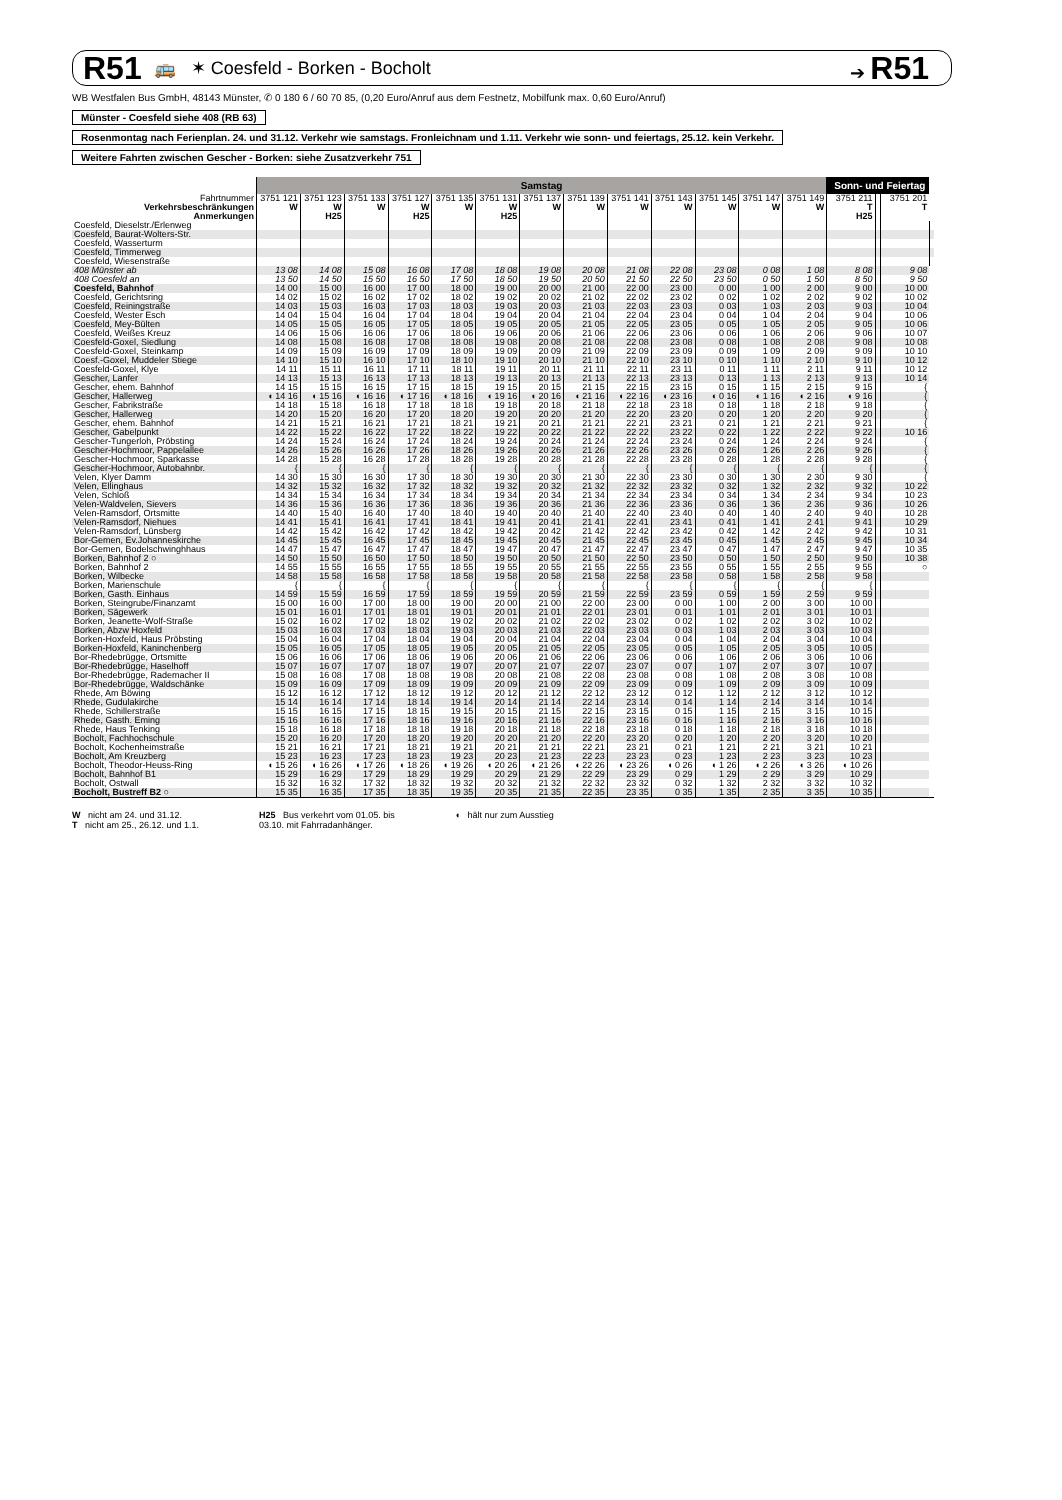R51 🚌 ✶ Coesfeld - Borken - Bocholt ➔ R51
WB Westfalen Bus GmbH, 48143 Münster, ✆ 0 180 6 / 60 70 85, (0,20 Euro/Anruf aus dem Festnetz, Mobilfunk max. 0,60 Euro/Anruf)
Münster - Coesfeld siehe 408 (RB 63)
Rosenmontag nach Ferienplan. 24. und 31.12. Verkehr wie samstags. Fronleichnam und 1.11. Verkehr wie sonn- und feiertags, 25.12. kein Verkehr.
Weitere Fahrten zwischen Gescher - Borken: siehe Zusatzverkehr 751
| | Samstag | | | | | | | | | | | | | Sonn- und Feiertag | | | |
| --- | --- | --- | --- | --- | --- | --- | --- | --- | --- | --- | --- | --- | --- | --- | --- | --- | --- |
| Fahrtnummer | 3751 121 | 3751 123 | 3751 133 | 3751 127 | 3751 135 | 3751 131 | 3751 137 | 3751 139 | 3751 141 | 3751 143 | 3751 145 | 3751 147 | 3751 149 | 3751 211 | | 3751 201 | |
| Verkehrsbeschränkungen | W | W | W | W | W | W | W | W | W | W | W | W | W | T | | T | |
| Anmerkungen | | H25 | | H25 | | H25 | | | | | | | | H25 | | | |
| Coesfeld, Dieselstr./Erlenweg | | | | | | | | | | | | | | | | | |
| Coesfeld, Baurat-Wolters-Str. | | | | | | | | | | | | | | | | | |
| Coesfeld, Wasserturm | | | | | | | | | | | | | | | | | |
| Coesfeld, Timmerweg | | | | | | | | | | | | | | | | | |
| Coesfeld, Wiesenstraße | | | | | | | | | | | | | | | | | |
| 408 Münster ab | 13 08 | 14 08 | 15 08 | 16 08 | 17 08 | 18 08 | 19 08 | 20 08 | 21 08 | 22 08 | 23 08 | 0 08 | 1 08 | 8 08 | | 9 08 | |
| 408 Coesfeld an | 13 50 | 14 50 | 15 50 | 16 50 | 17 50 | 18 50 | 19 50 | 20 50 | 21 50 | 22 50 | 23 50 | 0 50 | 1 50 | 8 50 | | 9 50 | |
| Coesfeld, Bahnhof | 14 00 | 15 00 | 16 00 | 17 00 | 18 00 | 19 00 | 20 00 | 21 00 | 22 00 | 23 00 | 0 00 | 1 00 | 2 00 | 9 00 | | 10 00 | |
| Coesfeld, Gerichtsring | 14 02 | 15 02 | 16 02 | 17 02 | 18 02 | 19 02 | 20 02 | 21 02 | 22 02 | 23 02 | 0 02 | 1 02 | 2 02 | 9 02 | | 10 02 | |
| Coesfeld, Reiningstraße | 14 03 | 15 03 | 16 03 | 17 03 | 18 03 | 19 03 | 20 03 | 21 03 | 22 03 | 23 03 | 0 03 | 1 03 | 2 03 | 9 03 | | 10 04 | |
| Coesfeld, Wester Esch | 14 04 | 15 04 | 16 04 | 17 04 | 18 04 | 19 04 | 20 04 | 21 04 | 22 04 | 23 04 | 0 04 | 1 04 | 2 04 | 9 04 | | 10 06 | |
| Coesfeld, Mey-Bülten | 14 05 | 15 05 | 16 05 | 17 05 | 18 05 | 19 05 | 20 05 | 21 05 | 22 05 | 23 05 | 0 05 | 1 05 | 2 05 | 9 05 | | 10 06 | |
| Coesfeld, Weißes Kreuz | 14 06 | 15 06 | 16 06 | 17 06 | 18 06 | 19 06 | 20 06 | 21 06 | 22 06 | 23 06 | 0 06 | 1 06 | 2 06 | 9 06 | | 10 07 | |
| Coesfeld-Goxel, Siedlung | 14 08 | 15 08 | 16 08 | 17 08 | 18 08 | 19 08 | 20 08 | 21 08 | 22 08 | 23 08 | 0 08 | 1 08 | 2 08 | 9 08 | | 10 08 | |
| Coesfeld-Goxel, Steinkamp | 14 09 | 15 09 | 16 09 | 17 09 | 18 09 | 19 09 | 20 09 | 21 09 | 22 09 | 23 09 | 0 09 | 1 09 | 2 09 | 9 09 | | 10 10 | |
| Coesf.-Goxel, Muddeler Stiege | 14 10 | 15 10 | 16 10 | 17 10 | 18 10 | 19 10 | 20 10 | 21 10 | 22 10 | 23 10 | 0 10 | 1 10 | 2 10 | 9 10 | | 10 12 | |
| Coesfeld-Goxel, Klye | 14 11 | 15 11 | 16 11 | 17 11 | 18 11 | 19 11 | 20 11 | 21 11 | 22 11 | 23 11 | 0 11 | 1 11 | 2 11 | 9 11 | | 10 12 | |
| Gescher, Lanfer | 14 13 | 15 13 | 16 13 | 17 13 | 18 13 | 19 13 | 20 13 | 21 13 | 22 13 | 23 13 | 0 13 | 1 13 | 2 13 | 9 13 | | 10 14 | |
| Gescher, ehem. Bahnhof | 14 15 | 15 15 | 16 15 | 17 15 | 18 15 | 19 15 | 20 15 | 21 15 | 22 15 | 23 15 | 0 15 | 1 15 | 2 15 | 9 15 | | { | |
| Gescher, Hallerweg | ◖ 14 16 | ◖ 15 16 | ◖ 16 16 | ◖ 17 16 | ◖ 18 16 | ◖ 19 16 | ◖ 20 16 | ◖ 21 16 | ◖ 22 16 | ◖ 23 16 | ◖ 0 16 | ◖ 1 16 | ◖ 2 16 | ◖ 9 16 | | { | |
| Gescher, Fabrikstraße | 14 18 | 15 18 | 16 18 | 17 18 | 18 18 | 19 18 | 20 18 | 21 18 | 22 18 | 23 18 | 0 18 | 1 18 | 2 18 | 9 18 | | { | |
| Gescher, Hallerweg | 14 20 | 15 20 | 16 20 | 17 20 | 18 20 | 19 20 | 20 20 | 21 20 | 22 20 | 23 20 | 0 20 | 1 20 | 2 20 | 9 20 | | { | |
| Gescher, ehem. Bahnhof | 14 21 | 15 21 | 16 21 | 17 21 | 18 21 | 19 21 | 20 21 | 21 21 | 22 21 | 23 21 | 0 21 | 1 21 | 2 21 | 9 21 | | { | |
| Gescher, Gabelpunkt | 14 22 | 15 22 | 16 22 | 17 22 | 18 22 | 19 22 | 20 22 | 21 22 | 22 22 | 23 22 | 0 22 | 1 22 | 2 22 | 9 22 | | 10 16 | |
| Gescher-Tungerloh, Pröbsting | 14 24 | 15 24 | 16 24 | 17 24 | 18 24 | 19 24 | 20 24 | 21 24 | 22 24 | 23 24 | 0 24 | 1 24 | 2 24 | 9 24 | | { | |
| Gescher-Hochmoor, Pappelallee | 14 26 | 15 26 | 16 26 | 17 26 | 18 26 | 19 26 | 20 26 | 21 26 | 22 26 | 23 26 | 0 26 | 1 26 | 2 26 | 9 26 | | { | |
| Gescher-Hochmoor, Sparkasse | 14 28 | 15 28 | 16 28 | 17 28 | 18 28 | 19 28 | 20 28 | 21 28 | 22 28 | 23 28 | 0 28 | 1 28 | 2 28 | 9 28 | | { | |
| Gescher-Hochmoor, Autobahnbr. | { | { | { | { | { | { | { | { | { | { | { | { | { | { | | { | |
| Velen, Klyer Damm | 14 30 | 15 30 | 16 30 | 17 30 | 18 30 | 19 30 | 20 30 | 21 30 | 22 30 | 23 30 | 0 30 | 1 30 | 2 30 | 9 30 | | { | |
| Velen, Ellinghaus | 14 32 | 15 32 | 16 32 | 17 32 | 18 32 | 19 32 | 20 32 | 21 32 | 22 32 | 23 32 | 0 32 | 1 32 | 2 32 | 9 32 | | 10 22 | |
| Velen, Schloß | 14 34 | 15 34 | 16 34 | 17 34 | 18 34 | 19 34 | 20 34 | 21 34 | 22 34 | 23 34 | 0 34 | 1 34 | 2 34 | 9 34 | | 10 23 | |
| Velen-Waldvelen, Sievers | 14 36 | 15 36 | 16 36 | 17 36 | 18 36 | 19 36 | 20 36 | 21 36 | 22 36 | 23 36 | 0 36 | 1 36 | 2 36 | 9 36 | | 10 26 | |
| Velen-Ramsdorf, Ortsmitte | 14 40 | 15 40 | 16 40 | 17 40 | 18 40 | 19 40 | 20 40 | 21 40 | 22 40 | 23 40 | 0 40 | 1 40 | 2 40 | 9 40 | | 10 28 | |
| Velen-Ramsdorf, Niehues | 14 41 | 15 41 | 16 41 | 17 41 | 18 41 | 19 41 | 20 41 | 21 41 | 22 41 | 23 41 | 0 41 | 1 41 | 2 41 | 9 41 | | 10 29 | |
| Velen-Ramsdorf, Lünsberg | 14 42 | 15 42 | 16 42 | 17 42 | 18 42 | 19 42 | 20 42 | 21 42 | 22 42 | 23 42 | 0 42 | 1 42 | 2 42 | 9 42 | | 10 31 | |
| Bor-Gemen, Ev.Johanneskirche | 14 45 | 15 45 | 16 45 | 17 45 | 18 45 | 19 45 | 20 45 | 21 45 | 22 45 | 23 45 | 0 45 | 1 45 | 2 45 | 9 45 | | 10 34 | |
| Bor-Gemen, Bodelschwinghhaus | 14 47 | 15 47 | 16 47 | 17 47 | 18 47 | 19 47 | 20 47 | 21 47 | 22 47 | 23 47 | 0 47 | 1 47 | 2 47 | 9 47 | | 10 35 | |
| Borken, Bahnhof 2 ○ | 14 50 | 15 50 | 16 50 | 17 50 | 18 50 | 19 50 | 20 50 | 21 50 | 22 50 | 23 50 | 0 50 | 1 50 | 2 50 | 9 50 | | 10 38 | |
| Borken, Bahnhof 2 | 14 55 | 15 55 | 16 55 | 17 55 | 18 55 | 19 55 | 20 55 | 21 55 | 22 55 | 23 55 | 0 55 | 1 55 | 2 55 | 9 55 | | ○ | |
| Borken, Wilbecke | 14 58 | 15 58 | 16 58 | 17 58 | 18 58 | 19 58 | 20 58 | 21 58 | 22 58 | 23 58 | 0 58 | 1 58 | 2 58 | 9 58 | | | |
| Borken, Marienschule | { | { | { | { | { | { | { | { | { | { | { | { | { | { | | | |
| Borken, Gasth. Einhaus | 14 59 | 15 59 | 16 59 | 17 59 | 18 59 | 19 59 | 20 59 | 21 59 | 22 59 | 23 59 | 0 59 | 1 59 | 2 59 | 9 59 | | | |
| Borken, Steingrube/Finanzamt | 15 00 | 16 00 | 17 00 | 18 00 | 19 00 | 20 00 | 21 00 | 22 00 | 23 00 | 0 00 | 1 00 | 2 00 | 3 00 | 10 00 | | | |
| Borken, Sägewerk | 15 01 | 16 01 | 17 01 | 18 01 | 19 01 | 20 01 | 21 01 | 22 01 | 23 01 | 0 01 | 1 01 | 2 01 | 3 01 | 10 01 | | | |
| Borken, Jeanette-Wolf-Straße | 15 02 | 16 02 | 17 02 | 18 02 | 19 02 | 20 02 | 21 02 | 22 02 | 23 02 | 0 02 | 1 02 | 2 02 | 3 02 | 10 02 | | | |
| Borken, Abzw Hoxfeld | 15 03 | 16 03 | 17 03 | 18 03 | 19 03 | 20 03 | 21 03 | 22 03 | 23 03 | 0 03 | 1 03 | 2 03 | 3 03 | 10 03 | | | |
| Borken-Hoxfeld, Haus Pröbsting | 15 04 | 16 04 | 17 04 | 18 04 | 19 04 | 20 04 | 21 04 | 22 04 | 23 04 | 0 04 | 1 04 | 2 04 | 3 04 | 10 04 | | | |
| Borken-Hoxfeld, Kaninchenberg | 15 05 | 16 05 | 17 05 | 18 05 | 19 05 | 20 05 | 21 05 | 22 05 | 23 05 | 0 05 | 1 05 | 2 05 | 3 05 | 10 05 | | | |
| Bor-Rhedebrügge, Ortsmitte | 15 06 | 16 06 | 17 06 | 18 06 | 19 06 | 20 06 | 21 06 | 22 06 | 23 06 | 0 06 | 1 06 | 2 06 | 3 06 | 10 06 | | | |
| Bor-Rhedebrügge, Haselhoff | 15 07 | 16 07 | 17 07 | 18 07 | 19 07 | 20 07 | 21 07 | 22 07 | 23 07 | 0 07 | 1 07 | 2 07 | 3 07 | 10 07 | | | |
| Bor-Rhedebrügge, Rademacher II | 15 08 | 16 08 | 17 08 | 18 08 | 19 08 | 20 08 | 21 08 | 22 08 | 23 08 | 0 08 | 1 08 | 2 08 | 3 08 | 10 08 | | | |
| Bor-Rhedebrügge, Waldschänke | 15 09 | 16 09 | 17 09 | 18 09 | 19 09 | 20 09 | 21 09 | 22 09 | 23 09 | 0 09 | 1 09 | 2 09 | 3 09 | 10 09 | | | |
| Rhede, Am Böwing | 15 12 | 16 12 | 17 12 | 18 12 | 19 12 | 20 12 | 21 12 | 22 12 | 23 12 | 0 12 | 1 12 | 2 12 | 3 12 | 10 12 | | | |
| Rhede, Gudulakirche | 15 14 | 16 14 | 17 14 | 18 14 | 19 14 | 20 14 | 21 14 | 22 14 | 23 14 | 0 14 | 1 14 | 2 14 | 3 14 | 10 14 | | | |
| Rhede, Schillerstraße | 15 15 | 16 15 | 17 15 | 18 15 | 19 15 | 20 15 | 21 15 | 22 15 | 23 15 | 0 15 | 1 15 | 2 15 | 3 15 | 10 15 | | | |
| Rhede, Gasth. Eming | 15 16 | 16 16 | 17 16 | 18 16 | 19 16 | 20 16 | 21 16 | 22 16 | 23 16 | 0 16 | 1 16 | 2 16 | 3 16 | 10 16 | | | |
| Rhede, Haus Tenking | 15 18 | 16 18 | 17 18 | 18 18 | 19 18 | 20 18 | 21 18 | 22 18 | 23 18 | 0 18 | 1 18 | 2 18 | 3 18 | 10 18 | | | |
| Bocholt, Fachhochschule | 15 20 | 16 20 | 17 20 | 18 20 | 19 20 | 20 20 | 21 20 | 22 20 | 23 20 | 0 20 | 1 20 | 2 20 | 3 20 | 10 20 | | | |
| Bocholt, Kochenheimstraße | 15 21 | 16 21 | 17 21 | 18 21 | 19 21 | 20 21 | 21 21 | 22 21 | 23 21 | 0 21 | 1 21 | 2 21 | 3 21 | 10 21 | | | |
| Bocholt, Am Kreuzberg | 15 23 | 16 23 | 17 23 | 18 23 | 19 23 | 20 23 | 21 23 | 22 23 | 23 23 | 0 23 | 1 23 | 2 23 | 3 23 | 10 23 | | | |
| Bocholt, Theodor-Heuss-Ring | ◖ 15 26 | ◖ 16 26 | ◖ 17 26 | ◖ 18 26 | ◖ 19 26 | ◖ 20 26 | ◖ 21 26 | ◖ 22 26 | ◖ 23 26 | ◖ 0 26 | ◖ 1 26 | ◖ 2 26 | ◖ 3 26 | ◖ 10 26 | | | |
| Bocholt, Bahnhof B1 | 15 29 | 16 29 | 17 29 | 18 29 | 19 29 | 20 29 | 21 29 | 22 29 | 23 29 | 0 29 | 1 29 | 2 29 | 3 29 | 10 29 | | | |
| Bocholt, Ostwall | 15 32 | 16 32 | 17 32 | 18 32 | 19 32 | 20 32 | 21 32 | 22 32 | 23 32 | 0 32 | 1 32 | 2 32 | 3 32 | 10 32 | | | |
| Bocholt, Bustreff B2 ○ | 15 35 | 16 35 | 17 35 | 18 35 | 19 35 | 20 35 | 21 35 | 22 35 | 23 35 | 0 35 | 1 35 | 2 35 | 3 35 | 10 35 | | | |
W nicht am 24. und 31.12.
T nicht am 25., 26.12. und 1.1.
H25 Bus verkehrt vom 01.05. bis
03.10. mit Fahrradanhänger.
◖ hält nur zum Ausstieg